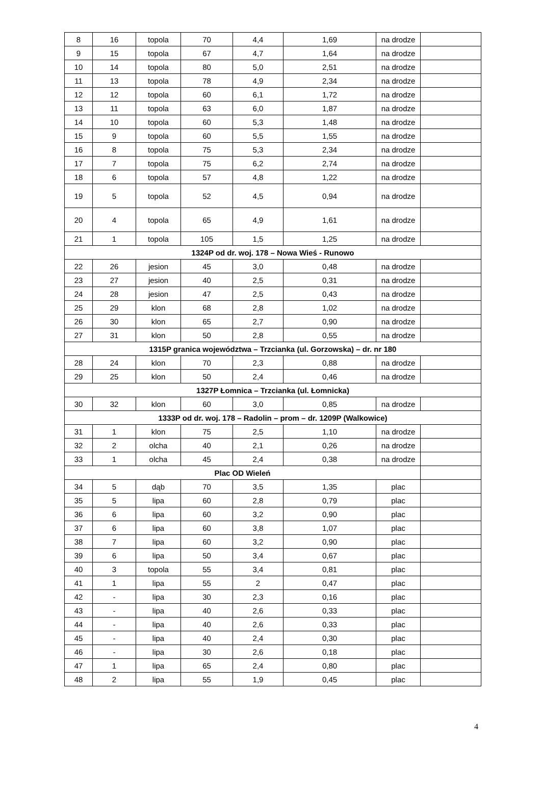| 8 | 16 | topola | 70 | 4,4 | 1,69 | na drodze | |
| 9 | 15 | topola | 67 | 4,7 | 1,64 | na drodze | |
| 10 | 14 | topola | 80 | 5,0 | 2,51 | na drodze | |
| 11 | 13 | topola | 78 | 4,9 | 2,34 | na drodze | |
| 12 | 12 | topola | 60 | 6,1 | 1,72 | na drodze | |
| 13 | 11 | topola | 63 | 6,0 | 1,87 | na drodze | |
| 14 | 10 | topola | 60 | 5,3 | 1,48 | na drodze | |
| 15 | 9 | topola | 60 | 5,5 | 1,55 | na drodze | |
| 16 | 8 | topola | 75 | 5,3 | 2,34 | na drodze | |
| 17 | 7 | topola | 75 | 6,2 | 2,74 | na drodze | |
| 18 | 6 | topola | 57 | 4,8 | 1,22 | na drodze | |
| 19 | 5 | topola | 52 | 4,5 | 0,94 | na drodze | |
| 20 | 4 | topola | 65 | 4,9 | 1,61 | na drodze | |
| 21 | 1 | topola | 105 | 1,5 | 1,25 | na drodze | |
| 1324P od dr. woj. 178 – Nowa Wieś - Runowo | | | | | | | |
| 22 | 26 | jesion | 45 | 3,0 | 0,48 | na drodze | |
| 23 | 27 | jesion | 40 | 2,5 | 0,31 | na drodze | |
| 24 | 28 | jesion | 47 | 2,5 | 0,43 | na drodze | |
| 25 | 29 | klon | 68 | 2,8 | 1,02 | na drodze | |
| 26 | 30 | klon | 65 | 2,7 | 0,90 | na drodze | |
| 27 | 31 | klon | 50 | 2,8 | 0,55 | na drodze | |
| 1315P granica województwa – Trzcianka (ul. Gorzowska) – dr. nr 180 | | | | | | | |
| 28 | 24 | klon | 70 | 2,3 | 0,88 | na drodze | |
| 29 | 25 | klon | 50 | 2,4 | 0,46 | na drodze | |
| 1327P Łomnica – Trzcianka (ul. Łomnicka) | | | | | | | |
| 30 | 32 | klon | 60 | 3,0 | 0,85 | na drodze | |
| 1333P od dr. woj. 178 – Radolin – prom – dr. 1209P (Walkowice) | | | | | | | |
| 31 | 1 | klon | 75 | 2,5 | 1,10 | na drodze | |
| 32 | 2 | olcha | 40 | 2,1 | 0,26 | na drodze | |
| 33 | 1 | olcha | 45 | 2,4 | 0,38 | na drodze | |
| Plac OD Wieleń | | | | | | | |
| 34 | 5 | dąb | 70 | 3,5 | 1,35 | plac | |
| 35 | 5 | lipa | 60 | 2,8 | 0,79 | plac | |
| 36 | 6 | lipa | 60 | 3,2 | 0,90 | plac | |
| 37 | 6 | lipa | 60 | 3,8 | 1,07 | plac | |
| 38 | 7 | lipa | 60 | 3,2 | 0,90 | plac | |
| 39 | 6 | lipa | 50 | 3,4 | 0,67 | plac | |
| 40 | 3 | topola | 55 | 3,4 | 0,81 | plac | |
| 41 | 1 | lipa | 55 | 2 | 0,47 | plac | |
| 42 | - | lipa | 30 | 2,3 | 0,16 | plac | |
| 43 | - | lipa | 40 | 2,6 | 0,33 | plac | |
| 44 | - | lipa | 40 | 2,6 | 0,33 | plac | |
| 45 | - | lipa | 40 | 2,4 | 0,30 | plac | |
| 46 | - | lipa | 30 | 2,6 | 0,18 | plac | |
| 47 | 1 | lipa | 65 | 2,4 | 0,80 | plac | |
| 48 | 2 | lipa | 55 | 1,9 | 0,45 | plac | |
4